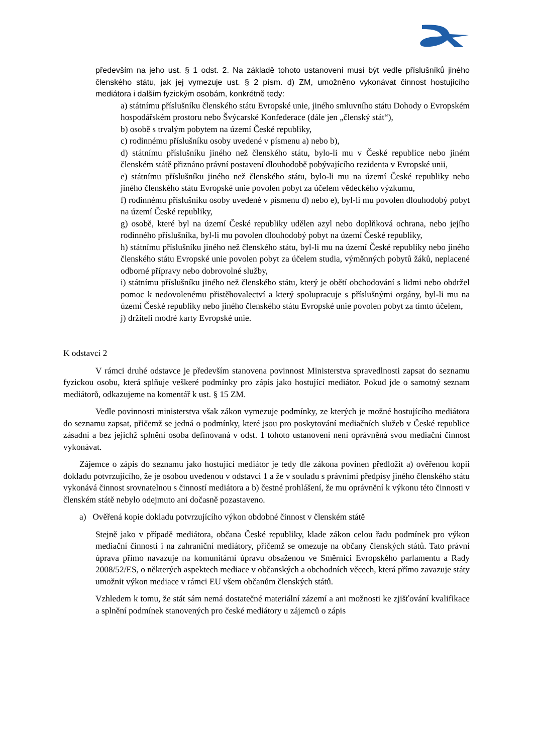především na jeho ust. § 1 odst. 2. Na základě tohoto ustanovení musí být vedle příslušníků jiného členského státu, jak jej vymezuje ust. § 2 písm. d) ZM, umožněno vykonávat činnost hostujícího mediátora i dalším fyzickým osobám, konkrétně tedy:
a) státnímu příslušníku členského státu Evropské unie, jiného smluvního státu Dohody o Evropském hospodářském prostoru nebo Švýcarské Konfederace (dále jen „členský stát“),
b) osobě s trvalým pobytem na území České republiky,
c) rodinnému příslušníku osoby uvedené v písmenu a) nebo b),
d) státnímu příslušníku jiného než členského státu, bylo-li mu v České republice nebo jiném členském státě přiznáno právní postavení dlouhodobě pobývajícího rezidenta v Evropské unii,
e) státnímu příslušníku jiného než členského státu, bylo-li mu na území České republiky nebo jiného členského státu Evropské unie povolen pobyt za účelem vědeckého výzkumu,
f) rodinnému příslušníku osoby uvedené v písmenu d) nebo e), byl-li mu povolen dlouhodobý pobyt na území České republiky,
g) osobě, které byl na území České republiky udělen azyl nebo doplňková ochrana, nebo jejího rodinného příslušníka, byl-li mu povolen dlouhodobý pobyt na území České republiky,
h) státnímu příslušníku jiného než členského státu, byl-li mu na území České republiky nebo jiného členského státu Evropské unie povolen pobyt za účelem studia, výměnných pobytů žáků, neplacené odborné přípravy nebo dobrovolné služby,
i) státnímu příslušníku jiného než členského státu, který je obětí obchodování s lidmi nebo obdržel pomoc k nedovolenému přistěhovalectví a který spolupracuje s příslušnými orgány, byl-li mu na území České republiky nebo jiného členského státu Evropské unie povolen pobyt za tímto účelem,
j) držiteli modré karty Evropské unie.
K odstavci 2
V rámci druhé odstavce je především stanovena povinnost Ministerstva spravedlnosti zapsat do seznamu fyzickou osobu, která splňuje veškeré podmínky pro zápis jako hostující mediátor. Pokud jde o samotný seznam mediátorů, odkazujeme na komentář k ust. § 15 ZM.
Vedle povinnosti ministerstva však zákon vymezuje podmínky, ze kterých je možné hostujícího mediátora do seznamu zapsat, přičemž se jedná o podmínky, které jsou pro poskytování mediačních služeb v České republice zásadní a bez jejichž splnění osoba definovaná v odst. 1 tohoto ustanovení není oprávněná svou mediační činnost vykonávat.
Zájemce o zápis do seznamu jako hostující mediátor je tedy dle zákona povinen předložit a) ověřenou kopii dokladu potvrzujícího, že je osobou uvedenou v odstavci 1 a že v souladu s právními předpisy jiného členského státu vykonává činnost srovnatelnou s činností mediátora a b) čestné prohlášení, že mu oprávnění k výkonu této činnosti v členském státě nebylo odejmuto ani dočasně pozastaveno.
a) Ověřená kopie dokladu potvrzujícího výkon obdobné činnost v členském státě
Stejně jako v případě mediátora, občana České republiky, klade zákon celou řadu podmínek pro výkon mediační činnosti i na zahraniční mediátory, přičemž se omezuje na občany členských států. Tato právní úprava přímo navazuje na komunitární úpravu obsaženou ve Směrnici Evropského parlamentu a Rady 2008/52/ES, o některých aspektech mediace v občanských a obchodních věcech, která přímo zavazuje státy umožnit výkon mediace v rámci EU všem občanům členských států.
Vzhledem k tomu, že stát sám nemá dostatečné materiální zázemí a ani možnosti ke zjišťování kvalifikace a splnění podmínek stanovených pro české mediátory u zájemců o zápis